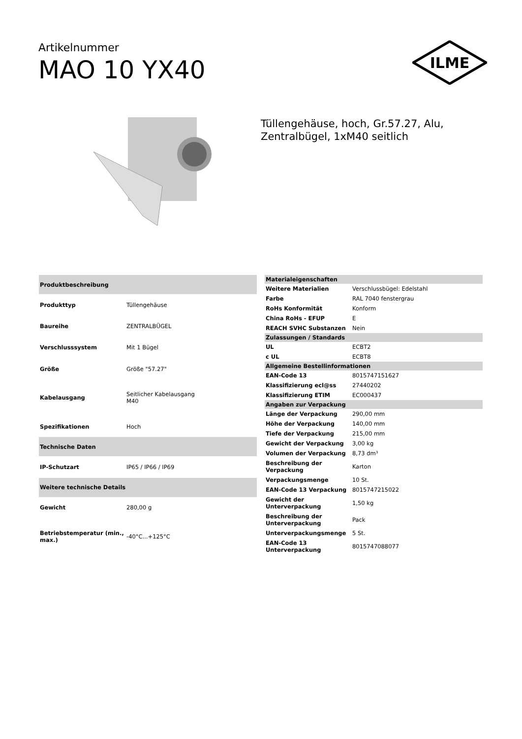Artikelnummer
MAO 10 YX40
ILME
Tüllengehäuse, hoch, Gr.57.27, Alu,
Zentralbügel, 1xM40 seitlich
| Produktbeschreibung | |
| --- | --- |
| Produkttyp | Tüllengehäuse |
| Baureihe | ZENTRALBÜGEL |
| Verschlusssystem | Mit 1 Bügel |
| Größe | Größe "57.27" |
| Kabelausgang | Seitlicher Kabelausgang M40 |
| Spezifikationen | Hoch |
| Technische Daten | |
| IP-Schutzart | IP65 / IP66 / IP69 |
| Weitere technische Details | |
| Gewicht | 280,00 g |
| Betriebstemperatur (min., max.) | -40°C...+125°C |
| Materialeigenschaften | |
| --- | --- |
| Weitere Materialien | Verschlussbügel: Edelstahl |
| Farbe | RAL 7040 fenstergrau |
| RoHs Konformität | Konform |
| China RoHs - EFUP | E |
| REACH SVHC Substanzen | Nein |
| Zulassungen / Standards | |
| UL | ECBT2 |
| c UL | ECBT8 |
| Allgemeine Bestellinformationen | |
| EAN-Code 13 | 8015747151627 |
| Klassifizierung ecl@ss | 27440202 |
| Klassifizierung ETIM | EC000437 |
| Angaben zur Verpackung | |
| Länge der Verpackung | 290,00 mm |
| Höhe der Verpackung | 140,00 mm |
| Tiefe der Verpackung | 215,00 mm |
| Gewicht der Verpackung | 3,00 kg |
| Volumen der Verpackung | 8,73 dm³ |
| Beschreibung der Verpackung | Karton |
| Verpackungsmenge | 10 St. |
| EAN-Code 13 Verpackung | 8015747215022 |
| Gewicht der Unterverpackung | 1,50 kg |
| Beschreibung der Unterverpackung | Pack |
| Unterverpackungsmenge | 5 St. |
| EAN-Code 13 Unterverpackung | 8015747088077 |